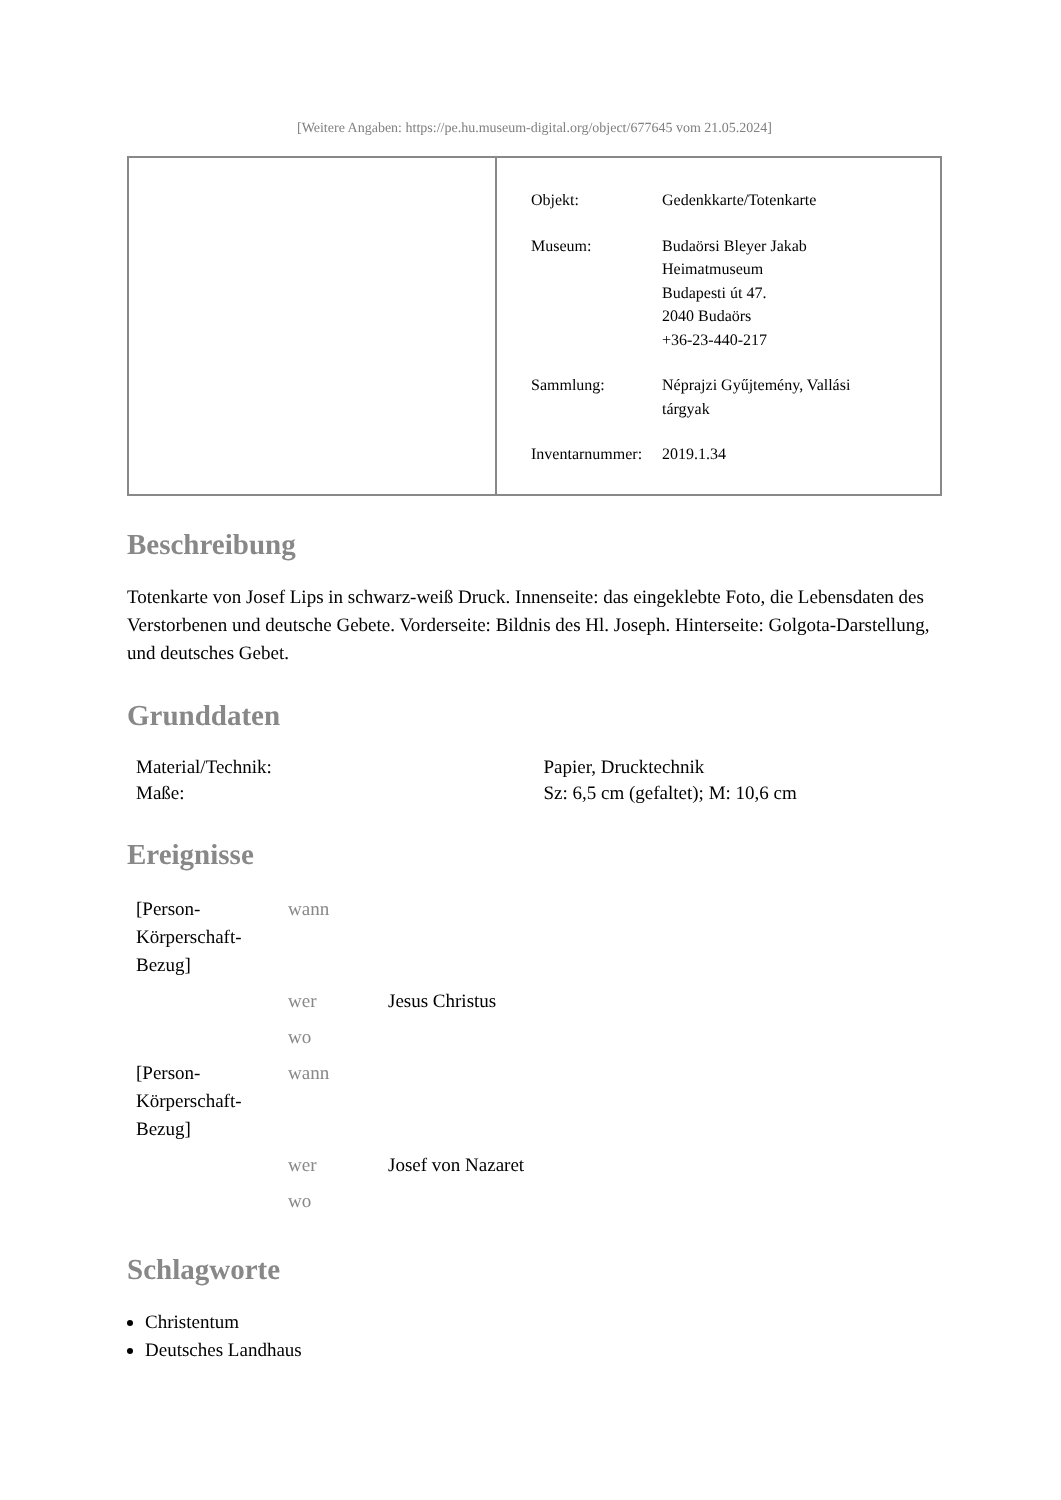[Weitere Angaben: https://pe.hu.museum-digital.org/object/677645 vom 21.05.2024]
| Objekt: | Gedenkkarte/Totenkarte |
| Museum: | Budaörsi Bleyer Jakab Heimatmuseum Budapesti út 47. 2040 Budaörs +36-23-440-217 |
| Sammlung: | Néprajzi Gyűjtemény, Vallási tárgyak |
| Inventarnummer: | 2019.1.34 |
Beschreibung
Totenkarte von Josef Lips in schwarz-weiß Druck. Innenseite: das eingeklebte Foto, die Lebensdaten des Verstorbenen und deutsche Gebete. Vorderseite: Bildnis des Hl. Joseph. Hinterseite: Golgota-Darstellung, und deutsches Gebet.
Grunddaten
| Material/Technik: | Papier, Drucktechnik |
| Maße: | Sz: 6,5 cm (gefaltet); M: 10,6 cm |
Ereignisse
| [Person- Körperschaft- Bezug] | wann | |
| | wer | Jesus Christus |
| | wo | |
| [Person- Körperschaft- Bezug] | wann | |
| | wer | Josef von Nazaret |
| | wo | |
Schlagworte
Christentum
Deutsches Landhaus